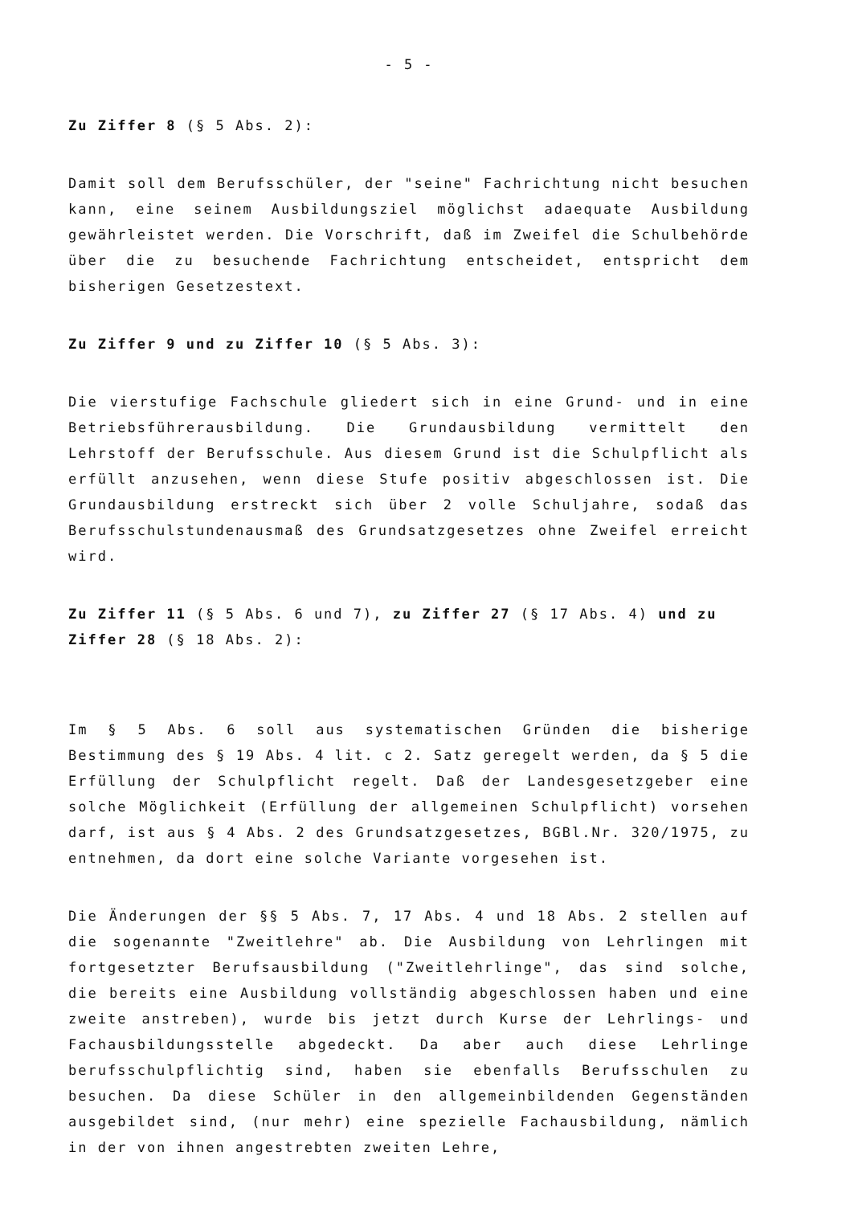- 5 -
Zu Ziffer 8 (§ 5 Abs. 2):
Damit soll dem Berufsschüler, der "seine" Fachrichtung nicht besuchen kann, eine seinem Ausbildungsziel möglichst adaequate Ausbildung gewährleistet werden. Die Vorschrift, daß im Zweifel die Schulbehörde über die zu besuchende Fachrichtung entscheidet, entspricht dem bisherigen Gesetzestext.
Zu Ziffer 9 und zu Ziffer 10 (§ 5 Abs. 3):
Die vierstufige Fachschule gliedert sich in eine Grund- und in eine Betriebsführerausbildung. Die Grundausbildung vermittelt den Lehrstoff der Berufsschule. Aus diesem Grund ist die Schulpflicht als erfüllt anzusehen, wenn diese Stufe positiv abgeschlossen ist. Die Grundausbildung erstreckt sich über 2 volle Schuljahre, sodaß das Berufsschulstundenausmaß des Grundsatzgesetzes ohne Zweifel erreicht wird.
Zu Ziffer 11 (§ 5 Abs. 6 und 7), zu Ziffer 27 (§ 17 Abs. 4) und zu Ziffer 28 (§ 18 Abs. 2):
Im § 5 Abs. 6 soll aus systematischen Gründen die bisherige Bestimmung des § 19 Abs. 4 lit. c 2. Satz geregelt werden, da § 5 die Erfüllung der Schulpflicht regelt. Daß der Landesgesetzgeber eine solche Möglichkeit (Erfüllung der allgemeinen Schulpflicht) vorsehen darf, ist aus § 4 Abs. 2 des Grundsatzgesetzes, BGBl.Nr. 320/1975, zu entnehmen, da dort eine solche Variante vorgesehen ist.
Die Änderungen der §§ 5 Abs. 7, 17 Abs. 4 und 18 Abs. 2 stellen auf die sogenannte "Zweitlehre" ab. Die Ausbildung von Lehrlingen mit fortgesetzter Berufsausbildung ("Zweitlehrlinge", das sind solche, die bereits eine Ausbildung vollständig abgeschlossen haben und eine zweite anstreben), wurde bis jetzt durch Kurse der Lehrlings- und Fachausbildungsstelle abgedeckt. Da aber auch diese Lehrlinge berufsschulpflichtig sind, haben sie ebenfalls Berufsschulen zu besuchen. Da diese Schüler in den allgemeinbildenden Gegenständen ausgebildet sind, (nur mehr) eine spezielle Fachausbildung, nämlich in der von ihnen angestrebten zweiten Lehre,